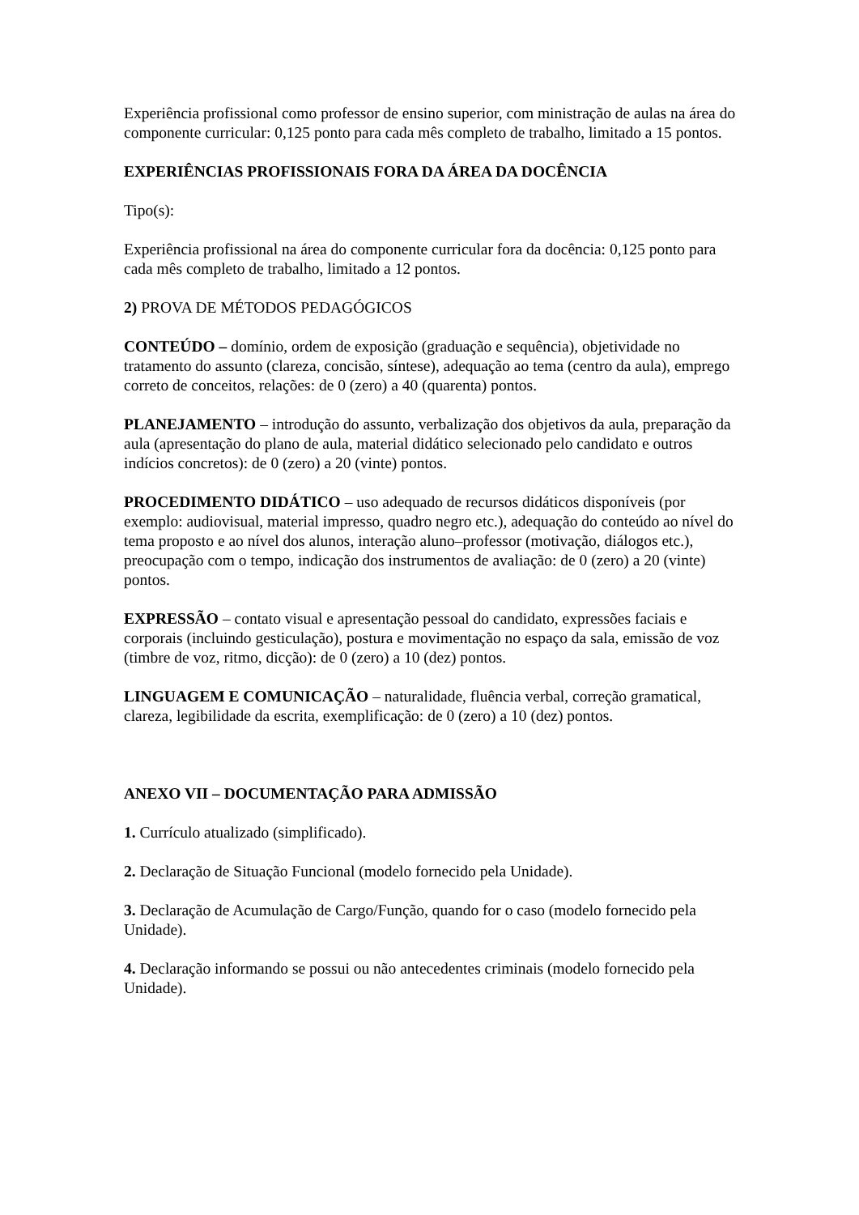Experiência profissional como professor de ensino superior, com ministração de aulas na área do componente curricular: 0,125 ponto para cada mês completo de trabalho, limitado a 15 pontos.
EXPERIÊNCIAS PROFISSIONAIS FORA DA ÁREA DA DOCÊNCIA
Tipo(s):
Experiência profissional na área do componente curricular fora da docência: 0,125 ponto para cada mês completo de trabalho, limitado a 12 pontos.
2) PROVA DE MÉTODOS PEDAGÓGICOS
CONTEÚDO – domínio, ordem de exposição (graduação e sequência), objetividade no tratamento do assunto (clareza, concisão, síntese), adequação ao tema (centro da aula), emprego correto de conceitos, relações: de 0 (zero) a 40 (quarenta) pontos.
PLANEJAMENTO – introdução do assunto, verbalização dos objetivos da aula, preparação da aula (apresentação do plano de aula, material didático selecionado pelo candidato e outros indícios concretos): de 0 (zero) a 20 (vinte) pontos.
PROCEDIMENTO DIDÁTICO – uso adequado de recursos didáticos disponíveis (por exemplo: audiovisual, material impresso, quadro negro etc.), adequação do conteúdo ao nível do tema proposto e ao nível dos alunos, interação aluno–professor (motivação, diálogos etc.), preocupação com o tempo, indicação dos instrumentos de avaliação: de 0 (zero) a 20 (vinte) pontos.
EXPRESSÃO – contato visual e apresentação pessoal do candidato, expressões faciais e corporais (incluindo gesticulação), postura e movimentação no espaço da sala, emissão de voz (timbre de voz, ritmo, dicção): de 0 (zero) a 10 (dez) pontos.
LINGUAGEM E COMUNICAÇÃO – naturalidade, fluência verbal, correção gramatical, clareza, legibilidade da escrita, exemplificação: de 0 (zero) a 10 (dez) pontos.
ANEXO VII – DOCUMENTAÇÃO PARA ADMISSÃO
1. Currículo atualizado (simplificado).
2. Declaração de Situação Funcional (modelo fornecido pela Unidade).
3. Declaração de Acumulação de Cargo/Função, quando for o caso (modelo fornecido pela Unidade).
4. Declaração informando se possui ou não antecedentes criminais (modelo fornecido pela Unidade).